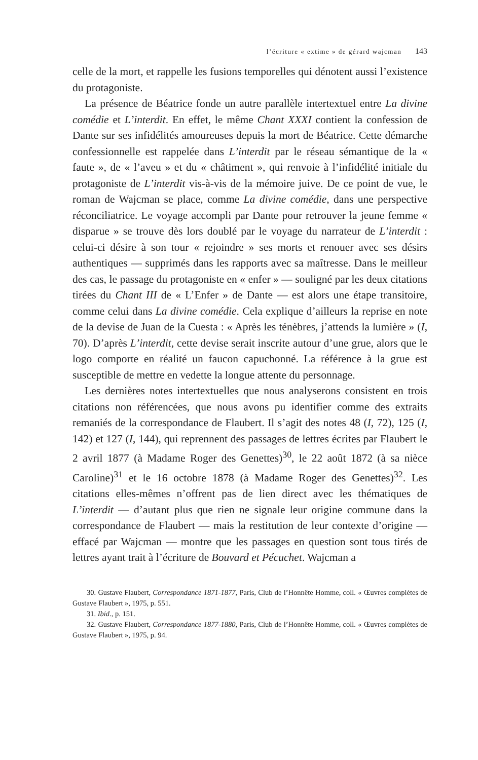l’écriture « extime » de gérard wajcman 143
celle de la mort, et rappelle les fusions temporelles qui dénotent aussi l’existence du protagoniste.
La présence de Béatrice fonde un autre parallèle intertextuel entre La divine comédie et L’interdit. En effet, le même Chant XXXI contient la confession de Dante sur ses infidélités amoureuses depuis la mort de Béatrice. Cette démarche confessionnelle est rappelée dans L’interdit par le réseau sémantique de la « faute », de « l’aveu » et du « châtiment », qui renvoie à l’infidélité initiale du protagoniste de L’interdit vis-à-vis de la mémoire juive. De ce point de vue, le roman de Wajcman se place, comme La divine comédie, dans une perspective réconciliatrice. Le voyage accompli par Dante pour retrouver la jeune femme « disparue » se trouve dès lors doublé par le voyage du narrateur de L’interdit : celui-ci désire à son tour « rejoindre » ses morts et renouer avec ses désirs authentiques — supprimés dans les rapports avec sa maîtresse. Dans le meilleur des cas, le passage du protagoniste en « enfer » — souligné par les deux citations tirées du Chant III de « L’Enfer » de Dante — est alors une étape transitoire, comme celui dans La divine comédie. Cela explique d’ailleurs la reprise en note de la devise de Juan de la Cuesta : « Après les ténèbres, j’attends la lumière » (I, 70). D’après L’interdit, cette devise serait inscrite autour d’une grue, alors que le logo comporte en réalité un faucon capuchonné. La référence à la grue est susceptible de mettre en vedette la longue attente du personnage.
Les dernières notes intertextuelles que nous analyserons consistent en trois citations non référencées, que nous avons pu identifier comme des extraits remaniés de la correspondance de Flaubert. Il s’agit des notes 48 (I, 72), 125 (I, 142) et 127 (I, 144), qui reprennent des passages de lettres écrites par Flaubert le 2 avril 1877 (à Madame Roger des Genettes)<sup>30</sup>, le 22 août 1872 (à sa nièce Caroline)<sup>31</sup> et le 16 octobre 1878 (à Madame Roger des Genettes)<sup>32</sup>. Les citations elles-mêmes n’offrent pas de lien direct avec les thématiques de L’interdit — d’autant plus que rien ne signale leur origine commune dans la correspondance de Flaubert — mais la restitution de leur contexte d’origine — effacé par Wajcman — montre que les passages en question sont tous tirés de lettres ayant trait à l’écriture de Bouvard et Pécuchet. Wajcman a
30. Gustave Flaubert, Correspondance 1871-1877, Paris, Club de l’Honnête Homme, coll. « Œuvres complètes de Gustave Flaubert », 1975, p. 551.
31. Ibid., p. 151.
32. Gustave Flaubert, Correspondance 1877-1880, Paris, Club de l’Honnête Homme, coll. « Œuvres complètes de Gustave Flaubert », 1975, p. 94.